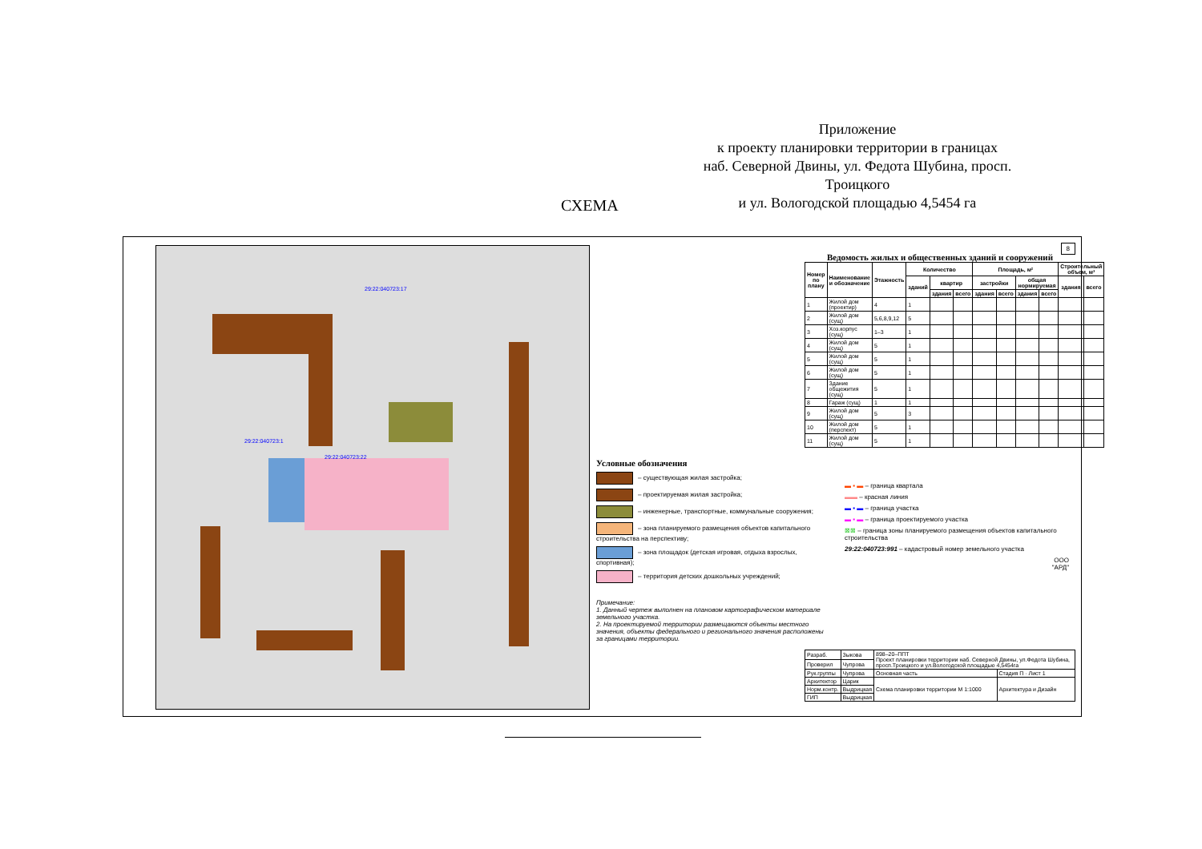Приложение
к проекту планировки территории в границах
наб. Северной Двины, ул. Федота Шубина, просп. Троицкого
и ул. Вологодской площадью 4,5454 га
СХЕМА
29:22:040723:1
29:22:040723:17
29:22:040723:22
8
Ведомость жилых и общественных зданий и сооружений
| Номер по плану | Наименование и обозначение | Этажность | Количество | | | Площадь, м² | | | | Строительный объем, м³ | |
| --- | --- | --- | --- | --- | --- | --- | --- | --- | --- | --- | --- |
| | | | зданий | квартир | | застройки | | общая нормируемая | | здания | всего |
| | | | | здания | всего | здания | всего | здания | всего | | |
| 1 | Жилой дом (проектир) | 4 | 1 | | | | | | | | |
| 2 | Жилой дом (сущ) | 5,6,8,9,12 | 5 | | | | | | | | |
| 3 | Хоз.корпус (сущ) | 1–3 | 1 | | | | | | | | |
| 4 | Жилой дом (сущ) | 5 | 1 | | | | | | | | |
| 5 | Жилой дом (сущ) | 5 | 1 | | | | | | | | |
| 6 | Жилой дом (сущ) | 5 | 1 | | | | | | | | |
| 7 | Здание общежития (сущ) | 5 | 1 | | | | | | | | |
| 8 | Гараж (сущ) | 1 | 1 | | | | | | | | |
| 9 | Жилой дом (сущ) | 5 | 3 | | | | | | | | |
| 10 | Жилой дом (перспект) | 5 | 1 | | | | | | | | |
| 11 | Жилой дом (сущ) | 5 | 1 | | | | | | | | |
Условные обозначения
– существующая жилая застройка;
– проектируемая жилая застройка;
– инженерные, транспортные, коммунальные сооружения;
– зона планируемого размещения объектов капитального строительства на перспективу;
– зона площадок (детская игровая, отдыха взрослых, спортивная);
– территория детских дошкольных учреждений;
Примечание:
1. Данный чертеж выполнен на плановом картографическом материале земельного участка.
2. На проектируемой территории размещаются объекты местного значения, объекты федерального и регионального значения расположены за границами территории.
▬ ▪ ▬ – граница квартала
▬▬ – красная линия
▬ ▪ ▬ – граница участка
▬ ▪ ▬ – граница проектируемого участка
⊠⊠ – граница зоны планируемого размещения объектов капитального строительства
29:22:040723:991 – кадастровый номер земельного участка
ООО
"АРД"
| Разраб. | Зыкова | 898–20–ППТ Проект планировки территории наб. Северной Двины, ул.Федота Шубина, просп.Троицкого и ул.Вологодской площадью 4,5454га | |
| Проверил | Чупрова | | |
| Рук.группы | Чупрова | Основная часть | Стадия П · Лист 1 |
| Архитектор | Царик | Схема планировки территории М 1:1000 | Архитектура и Дизайн |
| Норм.контр. | Выдрицкая | | |
| ГИП | Выдрицкая | | |